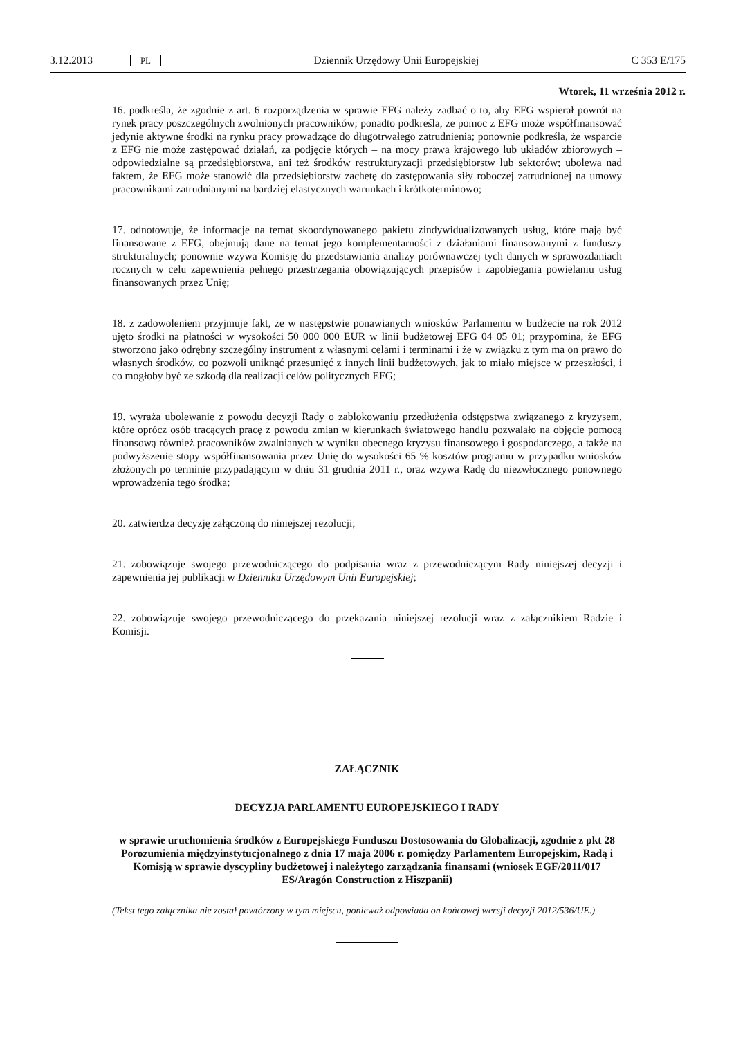3.12.2013 PL Dziennik Urzędowy Unii Europejskiej C 353 E/175
Wtorek, 11 września 2012 r.
16. podkreśla, że zgodnie z art. 6 rozporządzenia w sprawie EFG należy zadbać o to, aby EFG wspierał powrót na rynek pracy poszczególnych zwolnionych pracowników; ponadto podkreśla, że pomoc z EFG może współfinansować jedynie aktywne środki na rynku pracy prowadzące do długotrwałego zatrudnienia; ponownie podkreśla, że wsparcie z EFG nie może zastępować działań, za podjęcie których – na mocy prawa krajowego lub układów zbiorowych – odpowiedzialne są przedsiębiorstwa, ani też środków restrukturyzacji przedsiębiorstw lub sektorów; ubolewa nad faktem, że EFG może stanowić dla przedsiębiorstw zachętę do zastępowania siły roboczej zatrudnionej na umowy pracownikami zatrudnianymi na bardziej elastycznych warunkach i krótkoterminowo;
17. odnotowuje, że informacje na temat skoordynowanego pakietu zindywidualizowanych usług, które mają być finansowane z EFG, obejmują dane na temat jego komplementarności z działaniami finansowanymi z funduszy strukturalnych; ponownie wzywa Komisję do przedstawiania analizy porównawczej tych danych w sprawozdaniach rocznych w celu zapewnienia pełnego przestrzegania obowiązujących przepisów i zapobiegania powielaniu usług finansowanych przez Unię;
18. z zadowoleniem przyjmuje fakt, że w następstwie ponawianych wniosków Parlamentu w budżecie na rok 2012 ujęto środki na płatności w wysokości 50 000 000 EUR w linii budżetowej EFG 04 05 01; przypomina, że EFG stworzono jako odrębny szczególny instrument z własnymi celami i terminami i że w związku z tym ma on prawo do własnych środków, co pozwoli uniknąć przesunięć z innych linii budżetowych, jak to miało miejsce w przeszłości, i co mogłoby być ze szkodą dla realizacji celów politycznych EFG;
19. wyraża ubolewanie z powodu decyzji Rady o zablokowaniu przedłużenia odstępstwa związanego z kryzysem, które oprócz osób tracących pracę z powodu zmian w kierunkach światowego handlu pozwalało na objęcie pomocą finansową również pracowników zwalnianych w wyniku obecnego kryzysu finansowego i gospodarczego, a także na podwyższenie stopy współfinansowania przez Unię do wysokości 65 % kosztów programu w przypadku wniosków złożonych po terminie przypadającym w dniu 31 grudnia 2011 r., oraz wzywa Radę do niezwłocznego ponownego wprowadzenia tego środka;
20. zatwierdza decyzję załączoną do niniejszej rezolucji;
21. zobowiązuje swojego przewodniczącego do podpisania wraz z przewodniczącym Rady niniejszej decyzji i zapewnienia jej publikacji w Dzienniku Urzędowym Unii Europejskiej;
22. zobowiązuje swojego przewodniczącego do przekazania niniejszej rezolucji wraz z załącznikiem Radzie i Komisji.
ZAŁĄCZNIK
DECYZJA PARLAMENTU EUROPEJSKIEGO I RADY
w sprawie uruchomienia środków z Europejskiego Funduszu Dostosowania do Globalizacji, zgodnie z pkt 28 Porozumienia międzyinstytucjonalnego z dnia 17 maja 2006 r. pomiędzy Parlamentem Europejskim, Radą i Komisją w sprawie dyscypliny budżetowej i należytego zarządzania finansami (wniosek EGF/2011/017 ES/Aragón Construction z Hiszpanii)
(Tekst tego załącznika nie został powtórzony w tym miejscu, ponieważ odpowiada on końcowej wersji decyzji 2012/536/UE.)